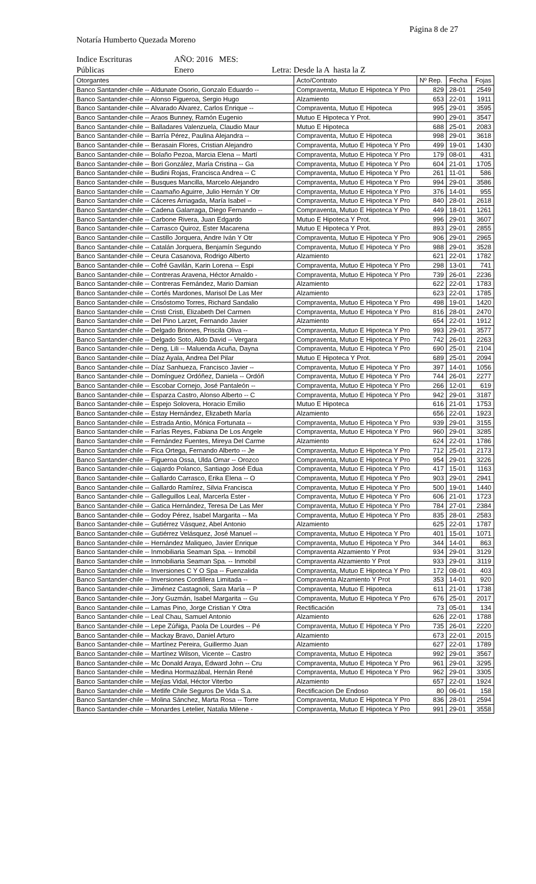Página 8 de 27
Notaría Humberto Quezada Moreno
Indice Escrituras
Públicas
AÑO: 2016 MES:
Enero
Letra: Desde la A hasta la Z
| Otorgantes | Acto/Contrato | Nº Rep. | Fecha | Fojas |
| --- | --- | --- | --- | --- |
| Banco Santander-chile -- Aldunate Osorio, Gonzalo Eduardo -- | Compraventa, Mutuo E Hipoteca Y Pro | 829 | 28-01 | 2549 |
| Banco Santander-chile -- Alonso Figueroa, Sergio Hugo | Alzamiento | 653 | 22-01 | 1911 |
| Banco Santander-chile -- Alvarado Alvarez, Carlos Enrique -- | Compraventa, Mutuo E Hipoteca | 995 | 29-01 | 3595 |
| Banco Santander-chile -- Araos Bunney, Ramón Eugenio | Mutuo E Hipoteca Y Prot. | 990 | 29-01 | 3547 |
| Banco Santander-chile -- Balladares Valenzuela, Claudio Maur | Mutuo E Hipoteca | 688 | 25-01 | 2083 |
| Banco Santander-chile -- Barría Pérez, Paulina Alejandra -- | Compraventa, Mutuo E Hipoteca | 998 | 29-01 | 3618 |
| Banco Santander-chile -- Berasain Flores, Cristian Alejandro | Compraventa, Mutuo E Hipoteca Y Pro | 499 | 19-01 | 1430 |
| Banco Santander-chile -- Bolaño Pezoa, Marcia Elena -- Martí | Compraventa, Mutuo E Hipoteca Y Pro | 179 | 08-01 | 431 |
| Banco Santander-chile -- Bori González, María Cristina -- Ga | Compraventa, Mutuo E Hipoteca Y Pro | 604 | 21-01 | 1705 |
| Banco Santander-chile -- Budini Rojas, Francisca Andrea -- C | Compraventa, Mutuo E Hipoteca Y Pro | 261 | 11-01 | 586 |
| Banco Santander-chile -- Busques Mancilla, Marcelo Alejandro | Compraventa, Mutuo E Hipoteca Y Pro | 994 | 29-01 | 3586 |
| Banco Santander-chile -- Caamaño Aguirre, Julio Hernán Y Otr | Compraventa, Mutuo E Hipoteca Y Pro | 376 | 14-01 | 955 |
| Banco Santander-chile -- Cáceres Arriagada, María Isabel -- | Compraventa, Mutuo E Hipoteca Y Pro | 840 | 28-01 | 2618 |
| Banco Santander-chile -- Cadena Galarraga, Diego Fernando -- | Compraventa, Mutuo E Hipoteca Y Pro | 449 | 18-01 | 1261 |
| Banco Santander-chile -- Carbone Rivera, Juan Edgardo | Mutuo E Hipoteca Y Prot. | 996 | 29-01 | 3607 |
| Banco Santander-chile -- Carrasco Quiroz, Ester Macarena | Mutuo E Hipoteca Y Prot. | 893 | 29-01 | 2855 |
| Banco Santander-chile -- Castillo Jorquera, Andre Iván Y Otr | Compraventa, Mutuo E Hipoteca Y Pro | 906 | 29-01 | 2965 |
| Banco Santander-chile -- Catalán Jorquera, Benjamín Segundo | Compraventa, Mutuo E Hipoteca Y Pro | 988 | 29-01 | 3528 |
| Banco Santander-chile -- Ceura Casanova, Rodrigo Alberto | Alzamiento | 621 | 22-01 | 1782 |
| Banco Santander-chile -- Cofré Gavilán, Karin Lorena -- Espi | Compraventa, Mutuo E Hipoteca Y Pro | 298 | 13-01 | 741 |
| Banco Santander-chile -- Contreras Aravena, Héctor Arnaldo - | Compraventa, Mutuo E Hipoteca Y Pro | 739 | 26-01 | 2236 |
| Banco Santander-chile -- Contreras Fernández, Mario Damian | Alzamiento | 622 | 22-01 | 1783 |
| Banco Santander-chile -- Cortés Mardones, Marisol De Las Mer | Alzamiento | 623 | 22-01 | 1785 |
| Banco Santander-chile -- Crisóstomo Torres, Richard Sandalio | Compraventa, Mutuo E Hipoteca Y Pro | 498 | 19-01 | 1420 |
| Banco Santander-chile -- Cristi Cristi, Elizabeth Del Carmen | Compraventa, Mutuo E Hipoteca Y Pro | 816 | 28-01 | 2470 |
| Banco Santander-chile -- Del Pino Larzet, Fernando Javier | Alzamiento | 654 | 22-01 | 1912 |
| Banco Santander-chile -- Delgado Briones, Priscila Oliva -- | Compraventa, Mutuo E Hipoteca Y Pro | 993 | 29-01 | 3577 |
| Banco Santander-chile -- Delgado Soto, Aldo David -- Vergara | Compraventa, Mutuo E Hipoteca Y Pro | 742 | 26-01 | 2263 |
| Banco Santander-chile -- Deng, Lili -- Maluenda Acuña, Dayna | Compraventa, Mutuo E Hipoteca Y Pro | 690 | 25-01 | 2104 |
| Banco Santander-chile -- Díaz Ayala, Andrea Del Pilar | Mutuo E Hipoteca Y Prot. | 689 | 25-01 | 2094 |
| Banco Santander-chile -- Díaz Sanhueza, Francisco Javier -- | Compraventa, Mutuo E Hipoteca Y Pro | 397 | 14-01 | 1056 |
| Banco Santander-chile -- Domínguez Ordóñez, Daniela -- Ordóñ | Compraventa, Mutuo E Hipoteca Y Pro | 744 | 26-01 | 2277 |
| Banco Santander-chile -- Escobar Cornejo, José Pantaleón -- | Compraventa, Mutuo E Hipoteca Y Pro | 266 | 12-01 | 619 |
| Banco Santander-chile -- Esparza Castro, Alonso Alberto -- C | Compraventa, Mutuo E Hipoteca Y Pro | 942 | 29-01 | 3187 |
| Banco Santander-chile -- Espejo Solovera, Horacio Emilio | Mutuo E Hipoteca | 616 | 21-01 | 1753 |
| Banco Santander-chile -- Estay Hernández, Elizabeth María | Alzamiento | 656 | 22-01 | 1923 |
| Banco Santander-chile -- Estrada Antio, Mónica Fortunata -- | Compraventa, Mutuo E Hipoteca Y Pro | 939 | 29-01 | 3155 |
| Banco Santander-chile -- Farías Reyes, Fabiana De Los Angele | Compraventa, Mutuo E Hipoteca Y Pro | 960 | 29-01 | 3285 |
| Banco Santander-chile -- Fernández Fuentes, Mireya Del Carme | Alzamiento | 624 | 22-01 | 1786 |
| Banco Santander-chile -- Fica Ortega, Fernando Alberto -- Je | Compraventa, Mutuo E Hipoteca Y Pro | 712 | 25-01 | 2173 |
| Banco Santander-chile -- Figueroa Ossa, Ulda Omar -- Orozco | Compraventa, Mutuo E Hipoteca Y Pro | 954 | 29-01 | 3226 |
| Banco Santander-chile -- Gajardo Polanco, Santiago José Edua | Compraventa, Mutuo E Hipoteca Y Pro | 417 | 15-01 | 1163 |
| Banco Santander-chile -- Gallardo Carrasco, Erika Elena -- O | Compraventa, Mutuo E Hipoteca Y Pro | 903 | 29-01 | 2941 |
| Banco Santander-chile -- Gallardo Ramírez, Silvia Francisca | Compraventa, Mutuo E Hipoteca Y Pro | 500 | 19-01 | 1440 |
| Banco Santander-chile -- Galleguillos Leal, Marcerla Ester - | Compraventa, Mutuo E Hipoteca Y Pro | 606 | 21-01 | 1723 |
| Banco Santander-chile -- Gatica Hernández, Teresa De Las Mer | Compraventa, Mutuo E Hipoteca Y Pro | 784 | 27-01 | 2384 |
| Banco Santander-chile -- Godoy Pérez, Isabel Margarita -- Ma | Compraventa, Mutuo E Hipoteca Y Pro | 835 | 28-01 | 2583 |
| Banco Santander-chile -- Gutiérrez Vásquez, Abel Antonio | Alzamiento | 625 | 22-01 | 1787 |
| Banco Santander-chile -- Gutiérrez Velásquez, José Manuel -- | Compraventa, Mutuo E Hipoteca Y Pro | 401 | 15-01 | 1071 |
| Banco Santander-chile -- Hernández Maliqueo, Javier Enrique | Compraventa, Mutuo E Hipoteca Y Pro | 344 | 14-01 | 863 |
| Banco Santander-chile -- Inmobiliaria Seaman Spa. -- Inmobil | Compraventa Alzamiento Y Prot | 934 | 29-01 | 3129 |
| Banco Santander-chile -- Inmobiliaria Seaman Spa. -- Inmobil | Compraventa Alzamiento Y Prot | 933 | 29-01 | 3119 |
| Banco Santander-chile -- Inversiones C Y O Spa -- Fuenzalida | Compraventa, Mutuo E Hipoteca Y Pro | 172 | 08-01 | 403 |
| Banco Santander-chile -- Inversiones Cordillera Limitada -- | Compraventa Alzamiento Y Prot | 353 | 14-01 | 920 |
| Banco Santander-chile -- Jiménez Castagnoli, Sara María -- P | Compraventa, Mutuo E Hipoteca | 611 | 21-01 | 1738 |
| Banco Santander-chile -- Jory Guzmán, Isabel Margarita -- Gu | Compraventa, Mutuo E Hipoteca Y Pro | 676 | 25-01 | 2017 |
| Banco Santander-chile -- Lamas Pino, Jorge Cristian Y Otra | Rectificación | 73 | 05-01 | 134 |
| Banco Santander-chile -- Leal Chau, Samuel Antonio | Alzamiento | 626 | 22-01 | 1788 |
| Banco Santander-chile -- Lepe Zúñiga, Paola De Lourdes -- Pé | Compraventa, Mutuo E Hipoteca Y Pro | 735 | 26-01 | 2220 |
| Banco Santander-chile -- Mackay Bravo, Daniel Arturo | Alzamiento | 673 | 22-01 | 2015 |
| Banco Santander-chile -- Martínez Pereira, Guillermo Juan | Alzamiento | 627 | 22-01 | 1789 |
| Banco Santander-chile -- Martínez Wilson, Vicente -- Castro | Compraventa, Mutuo E Hipoteca | 992 | 29-01 | 3567 |
| Banco Santander-chile -- Mc Donald Araya, Edward John -- Cru | Compraventa, Mutuo E Hipoteca Y Pro | 961 | 29-01 | 3295 |
| Banco Santander-chile -- Medina Hormazábal, Hernán René | Compraventa, Mutuo E Hipoteca Y Pro | 962 | 29-01 | 3305 |
| Banco Santander-chile -- Mejías Vidal, Héctor Viterbo | Alzamiento | 657 | 22-01 | 1924 |
| Banco Santander-chile -- Metlife Chile Seguros De Vida S.a. | Rectificacion De Endoso | 80 | 06-01 | 158 |
| Banco Santander-chile -- Molina Sánchez, Marta Rosa -- Torre | Compraventa, Mutuo E Hipoteca Y Pro | 836 | 28-01 | 2594 |
| Banco Santander-chile -- Monardes Letelier, Natalia Milene - | Compraventa, Mutuo E Hipoteca Y Pro | 991 | 29-01 | 3558 |